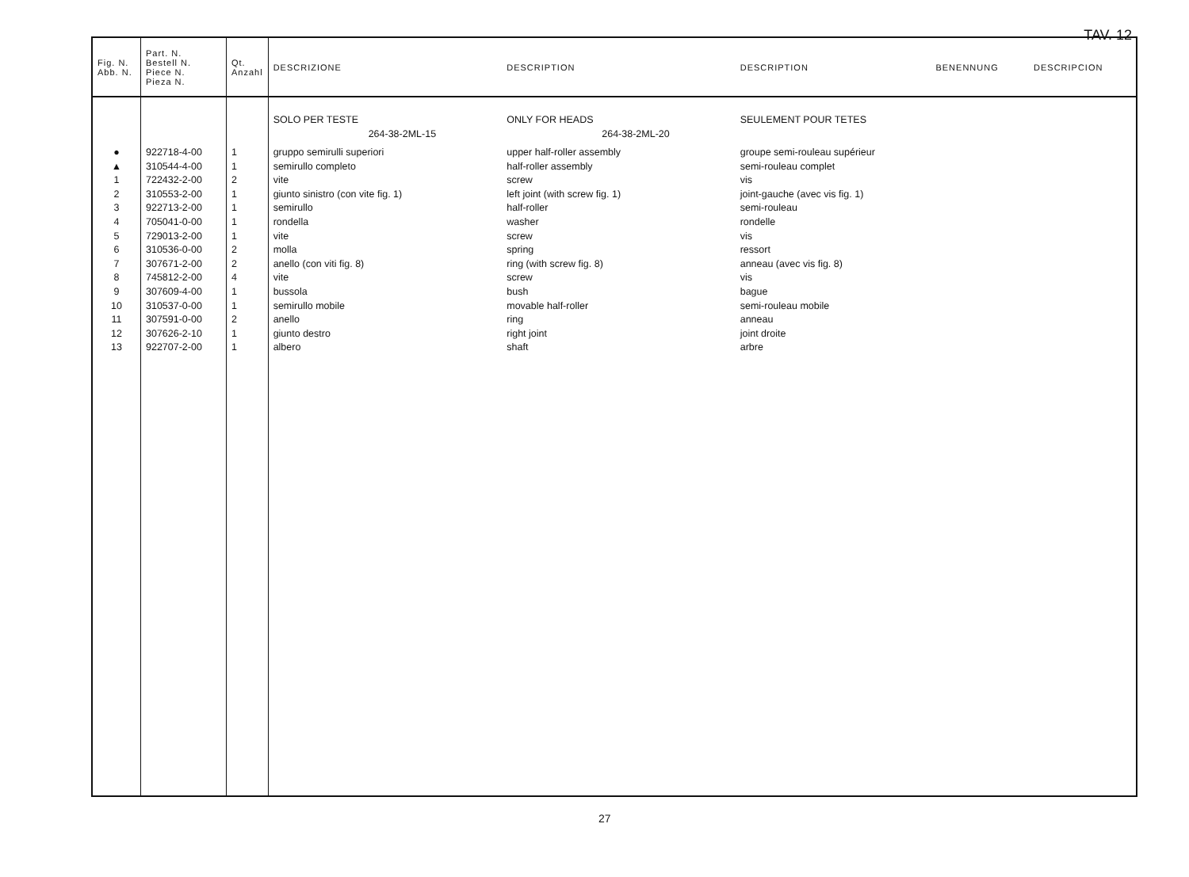TAV. 12
| Fig. N. Abb. N. | Part. N. Bestell N. Piece N. Pieza N. | Qt. Anzahl | DESCRIZIONE | DESCRIPTION | DESCRIPTION | BENENNUNG | DESCRIPCION |
| --- | --- | --- | --- | --- | --- | --- | --- |
| | | | SOLO PER TESTE 264-38-2ML-15 | ONLY FOR HEADS 264-38-2ML-20 | SEULEMENT POUR TETES | | |
| ● ▲ 1 2 3 4 5 6 7 8 9 10 11 12 13 | 922718-4-00 310544-4-00 722432-2-00 310553-2-00 922713-2-00 705041-0-00 729013-2-00 310536-0-00 307671-2-00 745812-2-00 307609-4-00 310537-0-00 307591-0-00 307626-2-10 922707-2-00 | 1 1 2 1 1 1 1 2 2 4 1 1 2 1 1 | gruppo semirulli superiori semirullo completo vite giunto sinistro (con vite fig. 1) semirullo rondella vite molla anello (con viti fig. 8) vite bussola semirullo mobile anello giunto destro albero | upper half-roller assembly half-roller assembly screw left joint (with screw fig. 1) half-roller washer screw spring ring (with screw fig. 8) screw bush movable half-roller ring right joint shaft | groupe semi-rouleau supérieur semi-rouleau complet vis joint-gauche (avec vis fig. 1) semi-rouleau rondelle vis ressort anneau (avec vis fig. 8) vis bague semi-rouleau mobile anneau joint droite arbre | | |
27